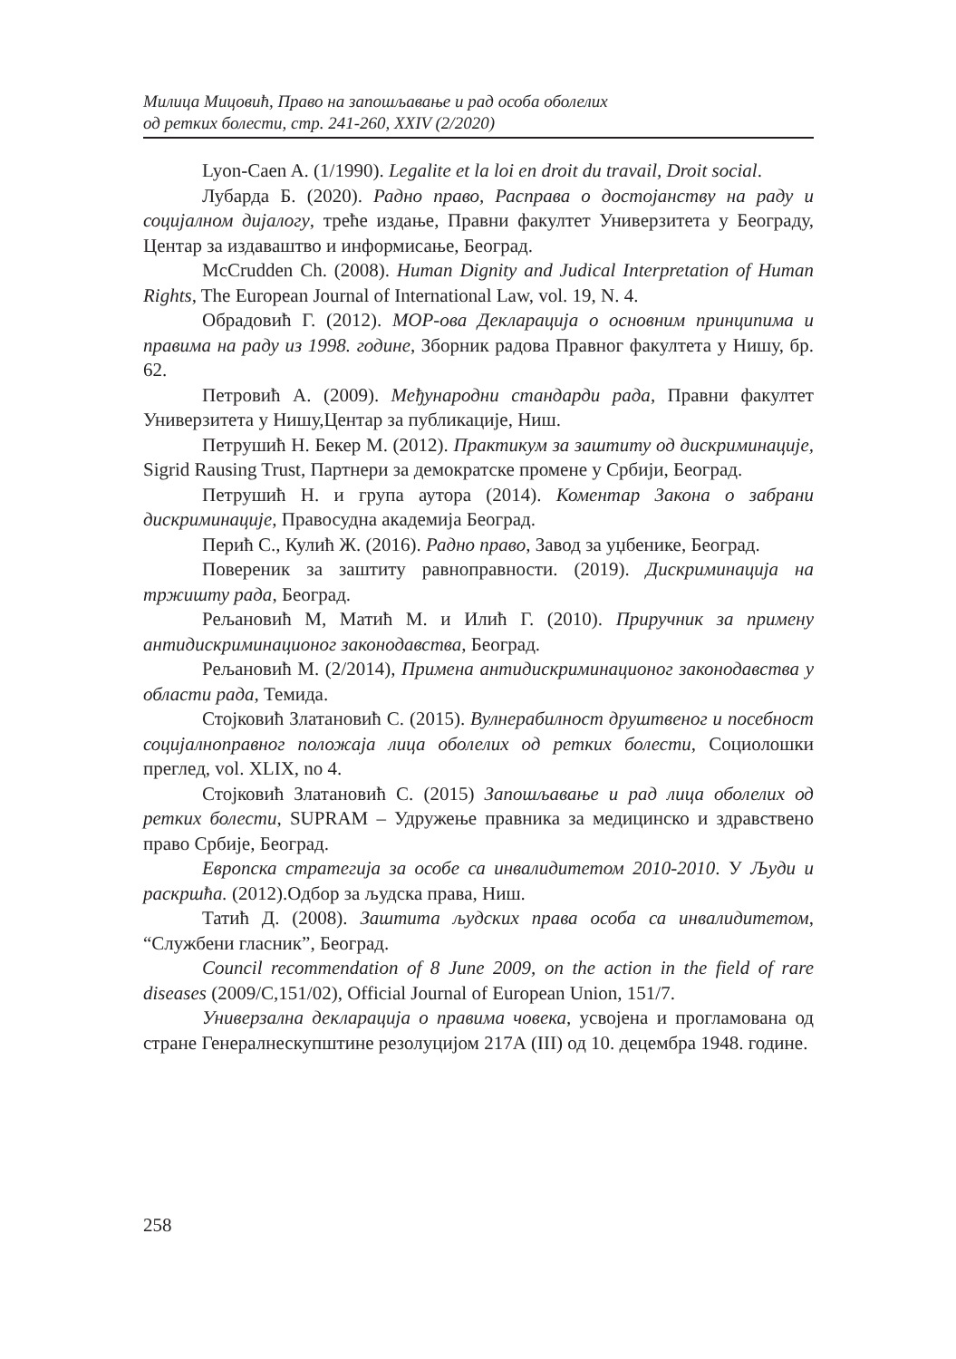Милица Мицовић, Право на запошљавање и рад особа оболелих
од ретких болести, стр. 241-260, XXIV (2/2020)
Lyon-Caen A. (1/1990). Legalite et la loi en droit du travail, Droit social.
Лубарда Б. (2020). Радно право, Расправа о достојанству на раду и социјалном дијалогу, треће издање, Правни факултет Универзитета у Београду, Центар за издаваштво и информисање, Београд.
McCrudden Ch. (2008). Human Dignity and Judical Interpretation of Human Rights, The European Journal of International Law, vol. 19, N. 4.
Обрадовић Г. (2012). МОР-ова Декларација о основним принципима и правима на раду из 1998. године, Зборник радова Правног факултета у Нишу, бр. 62.
Петровић А. (2009). Међународни стандарди рада, Правни факултет Универзитета у Нишу,Центар за публикације, Ниш.
Петрушић Н. Бекер М. (2012). Практикум за заштиту од дискриминације, Sigrid Rausing Trust, Партнери за демократске промене у Србији, Београд.
Петрушић Н. и група аутора (2014). Коментар Закона о забрани дискриминације, Правосудна академија Београд.
Перић С., Кулић Ж. (2016). Радно право, Завод за уџбенике, Београд.
Повереник за заштиту равноправности. (2019). Дискриминација на тржишту рада, Београд.
Рељановић М, Матић М. и Илић Г. (2010). Приручник за примену антидискриминационог законодавства, Београд.
Рељановић М. (2/2014), Примена антидискриминационог законодавства у области рада, Темида.
Стојковић Златановић С. (2015). Вулнерабилност друштвеног и посебност социјалноправног положаја лица оболелих од ретких болести, Социолошки преглед, vol. XLIX, no 4.
Стојковић Златановић С. (2015) Запошљавање и рад лица оболелих од ретких болести, SUPRAM – Удружење правника за медицинско и здравствено право Србије, Београд.
Европска стратегија за особе са инвалидитетом 2010-2010. У Људи и раскршћа. (2012).Одбор за људска права, Ниш.
Татић Д. (2008). Заштита људских права особа са инвалидитетом, “Службени гласник”, Београд.
Council recommendation of 8 June 2009, on the action in the field of rare diseases (2009/C,151/02), Official Journal of European Union, 151/7.
Универзална декларација о правима човека, усвојена и проглaмована од стране Генералнескупштине резолуцијом 217А (III) од 10. децембра 1948. године.
258